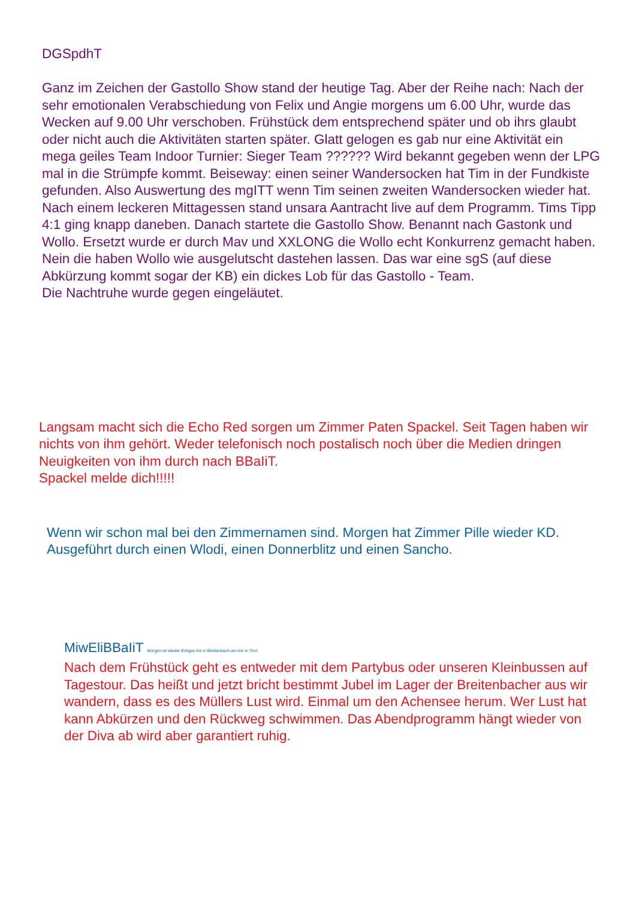DGSpdhT
Ganz im Zeichen der Gastollo Show stand der heutige Tag. Aber der Reihe nach: Nach der sehr emotionalen Verabschiedung von Felix und Angie morgens um 6.00 Uhr, wurde das Wecken auf 9.00 Uhr verschoben. Frühstück dem entsprechend später und ob ihrs glaubt oder nicht auch die Aktivitäten starten später. Glatt gelogen es gab nur eine Aktivität ein mega geiles Team Indoor Turnier: Sieger Team ?????? Wird bekannt gegeben wenn der LPG mal in die Strümpfe kommt. Beiseway: einen seiner Wandersocken hat Tim in der Fundkiste gefunden. Also Auswertung des mgITT wenn Tim seinen zweiten Wandersocken wieder hat.
Nach einem leckeren Mittagessen stand unsara Aantracht live auf dem Programm. Tims Tipp 4:1 ging knapp daneben. Danach startete die Gastollo Show. Benannt nach Gastonk und Wollo. Ersetzt wurde er durch Mav und XXLONG die Wollo echt Konkurrenz gemacht haben. Nein die haben Wollo wie ausgelutscht dastehen lassen. Das war eine sgS (auf diese Abkürzung kommt sogar der KB) ein dickes Lob für das Gastollo - Team.
Die Nachtruhe wurde gegen eingeläutet.
Langsam macht sich die Echo Red sorgen um Zimmer Paten Spackel. Seit Tagen haben wir nichts von ihm gehört. Weder telefonisch noch postalisch noch über die Medien dringen Neuigkeiten von ihm durch nach BBaIiT.
Spackel melde dich!!!!!
Wenn wir schon mal bei den Zimmernamen sind. Morgen hat Zimmer Pille wieder KD. Ausgeführt durch einen Wlodi, einen Donnerblitz und einen Sancho.
MiwEliBBaIiT Morgen ist wieder Einiges los in Breitenbach am Inn in Tirol
Nach dem Frühstück geht es entweder mit dem Partybus oder unseren Kleinbussen auf Tagestour. Das heißt und jetzt bricht bestimmt Jubel im Lager der Breitenbacher aus wir wandern, dass es des Müllers Lust wird. Einmal um den Achensee herum. Wer Lust hat kann Abkürzen und den Rückweg schwimmen. Das Abendprogramm hängt wieder von der Diva ab wird aber garantiert ruhig.